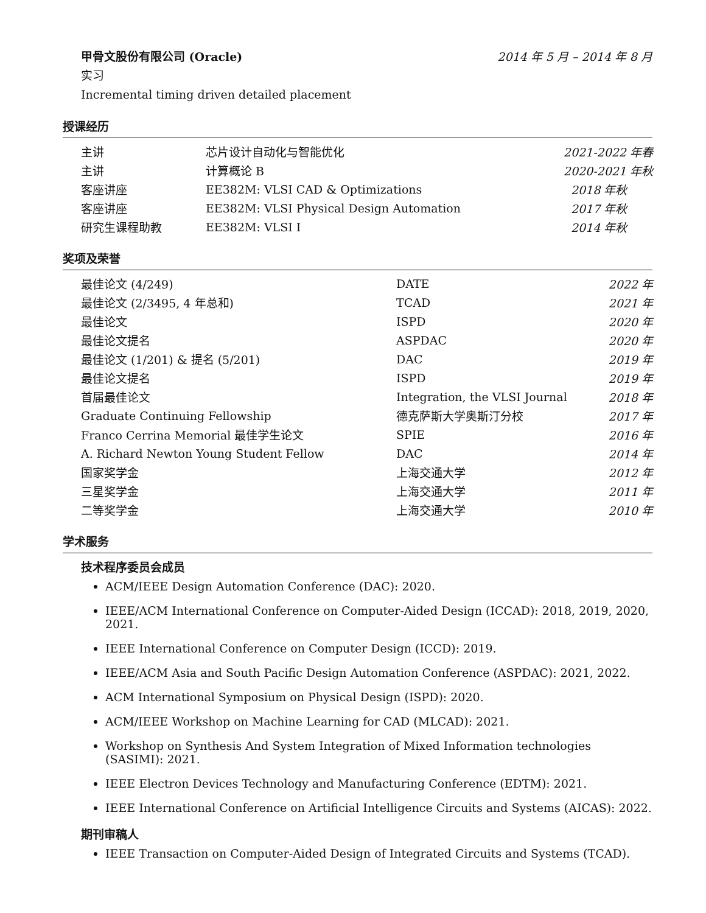甲骨文股份有限公司 (Oracle) 2014 年 5 月 – 2014 年 8 月
实习
Incremental timing driven detailed placement
授课经历
| 主讲 | 芯片设计自动化与智能优化 | 2021-2022 年春 |
| 主讲 | 计算概论 B | 2020-2021 年秋 |
| 客座讲座 | EE382M: VLSI CAD & Optimizations | 2018 年秋 |
| 客座讲座 | EE382M: VLSI Physical Design Automation | 2017 年秋 |
| 研究生课程助教 | EE382M: VLSI I | 2014 年秋 |
奖项及荣誉
| 最佳论文 (4/249) | DATE | 2022 年 |
| 最佳论文 (2/3495, 4 年总和) | TCAD | 2021 年 |
| 最佳论文 | ISPD | 2020 年 |
| 最佳论文提名 | ASPDAC | 2020 年 |
| 最佳论文 (1/201) & 提名 (5/201) | DAC | 2019 年 |
| 最佳论文提名 | ISPD | 2019 年 |
| 首届最佳论文 | Integration, the VLSI Journal | 2018 年 |
| Graduate Continuing Fellowship | 德克萨斯大学奥斯汀分校 | 2017 年 |
| Franco Cerrina Memorial 最佳学生论文 | SPIE | 2016 年 |
| A. Richard Newton Young Student Fellow | DAC | 2014 年 |
| 国家奖学金 | 上海交通大学 | 2012 年 |
| 三星奖学金 | 上海交通大学 | 2011 年 |
| 二等奖学金 | 上海交通大学 | 2010 年 |
学术服务
技术程序委员会成员
ACM/IEEE Design Automation Conference (DAC): 2020.
IEEE/ACM International Conference on Computer-Aided Design (ICCAD): 2018, 2019, 2020, 2021.
IEEE International Conference on Computer Design (ICCD): 2019.
IEEE/ACM Asia and South Pacific Design Automation Conference (ASPDAC): 2021, 2022.
ACM International Symposium on Physical Design (ISPD): 2020.
ACM/IEEE Workshop on Machine Learning for CAD (MLCAD): 2021.
Workshop on Synthesis And System Integration of Mixed Information technologies (SASIMI): 2021.
IEEE Electron Devices Technology and Manufacturing Conference (EDTM): 2021.
IEEE International Conference on Artificial Intelligence Circuits and Systems (AICAS): 2022.
期刊审稿人
IEEE Transaction on Computer-Aided Design of Integrated Circuits and Systems (TCAD).